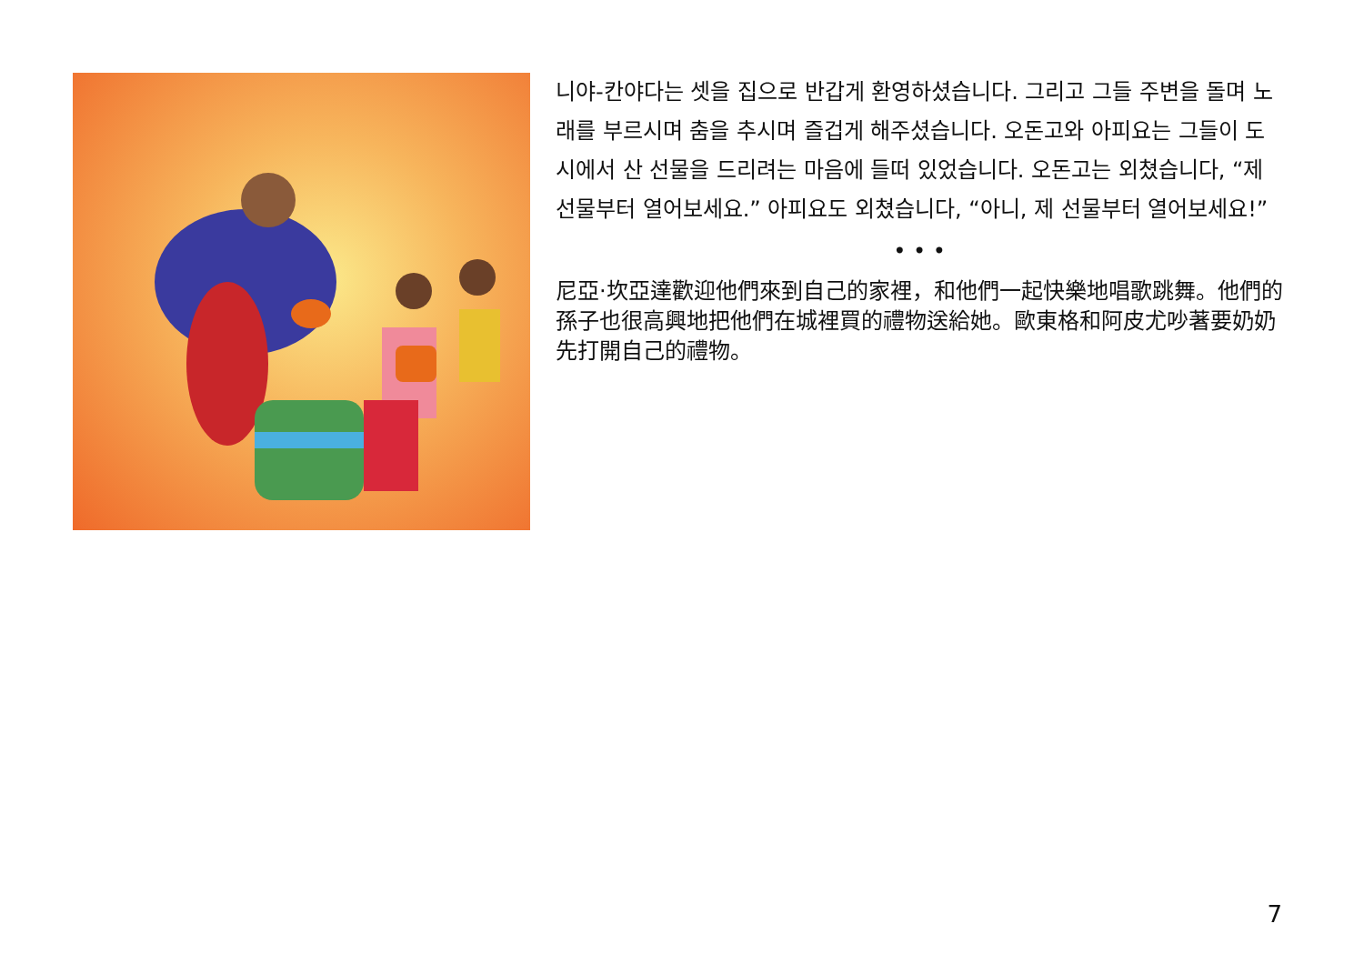니야-칸야다는 셋을 집으로 반갑게 환영하셨습니다. 그리고 그들 주변을 돌며 노래를 부르시며 춤을 추시며 즐겁게 해주셨습니다. 오돈고와 아피요는 그들이 도시에서 산 선물을 드리려는 마음에 들떠 있었습니다. 오돈고는 외쳤습니다, “제 선물부터 열어보세요.” 아피요도 외쳤습니다, “아니, 제 선물부터 열어보세요!”
• • •
尼亞·坎亞達歡迎他們來到自己的家裡，和他們一起快樂地唱歌跳舞。他們的孫子也很高興地把他們在城裡買的禮物送給她。歐東格和阿皮尤吵著要奶奶先打開自己的禮物。
7